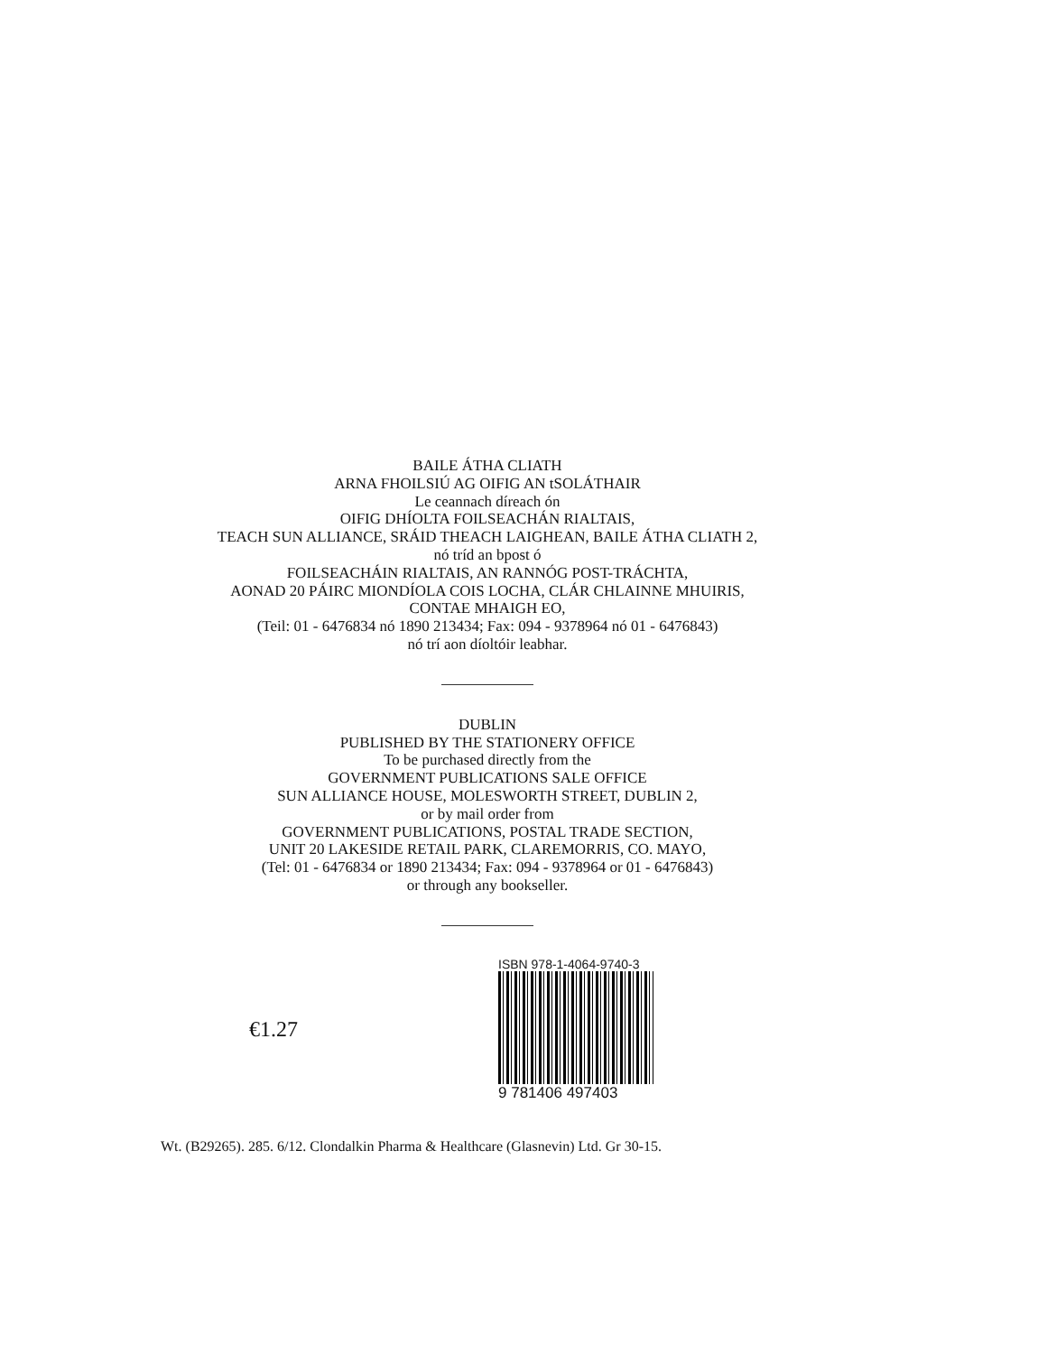BAILE ÁTHA CLIATH
ARNA FHOILSIÚ AG OIFIG AN tSOLÁTHAIR
Le ceannach díreach ón
OIFIG DHÍOLTA FOILSEACHÁN RIALTAIS,
TEACH SUN ALLIANCE, SRÁID THEACH LAIGHEAN, BAILE ÁTHA CLIATH 2,
nó tríd an bpost ó
FOILSEACHÁIN RIALTAIS, AN RANNÓG POST-TRÁCHTA,
AONAD 20 PÁIRC MIONDÍOLA COIS LOCHA, CLÁR CHLAINNE MHUIRIS,
CONTAE MHAIGH EO,
(Teil: 01 - 6476834 nó 1890 213434; Fax: 094 - 9378964 nó 01 - 6476843)
nó trí aon díoltóir leabhar.
DUBLIN
PUBLISHED BY THE STATIONERY OFFICE
To be purchased directly from the
GOVERNMENT PUBLICATIONS SALE OFFICE
SUN ALLIANCE HOUSE, MOLESWORTH STREET, DUBLIN 2,
or by mail order from
GOVERNMENT PUBLICATIONS, POSTAL TRADE SECTION,
UNIT 20 LAKESIDE RETAIL PARK, CLAREMORRIS, CO. MAYO,
(Tel: 01 - 6476834 or 1890 213434; Fax: 094 - 9378964 or 01 - 6476843)
or through any bookseller.
€1.27
ISBN 978-1-4064-9740-3
9 781406 497403
Wt. (B29265). 285. 6/12. Clondalkin Pharma & Healthcare (Glasnevin) Ltd. Gr 30-15.